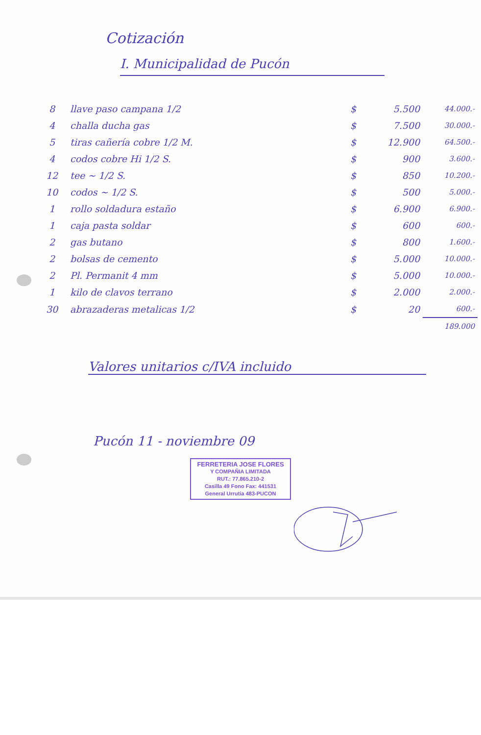Cotización
I. Municipalidad de Pucón
| 8 | llave paso campana 1/2 | $ | 5.500 | 44.000.- |
| 4 | challa ducha gas | $ | 7.500 | 30.000.- |
| 5 | tiras cañería cobre 1/2 M. | $ | 12.900 | 64.500.- |
| 4 | codos cobre Hi 1/2 S. | $ | 900 | 3.600.- |
| 12 | tee ~ 1/2 S. | $ | 850 | 10.200.- |
| 10 | codos ~ 1/2 S. | $ | 500 | 5.000.- |
| 1 | rollo soldadura estaño | $ | 6.900 | 6.900.- |
| 1 | caja pasta soldar | $ | 600 | 600.- |
| 2 | gas butano | $ | 800 | 1.600.- |
| 2 | bolsas de cemento | $ | 5.000 | 10.000.- |
| 2 | Pl. Permanit 4 mm | $ | 5.000 | 10.000.- |
| 1 | kilo de clavos terrano | $ | 2.000 | 2.000.- |
| 30 | abrazaderas metalicas 1/2 | $ | 20 | 600.- |
| | | | | 189.000 |
Valores unitarios c/IVA incluido
Pucón 11 - noviembre 09
FERRETERIA JOSE FLORES
Y COMPAÑIA LIMITADA
RUT.: 77.865.210-2
Casilla 49 Fono Fax: 441531
General Urrutia 483-PUCON